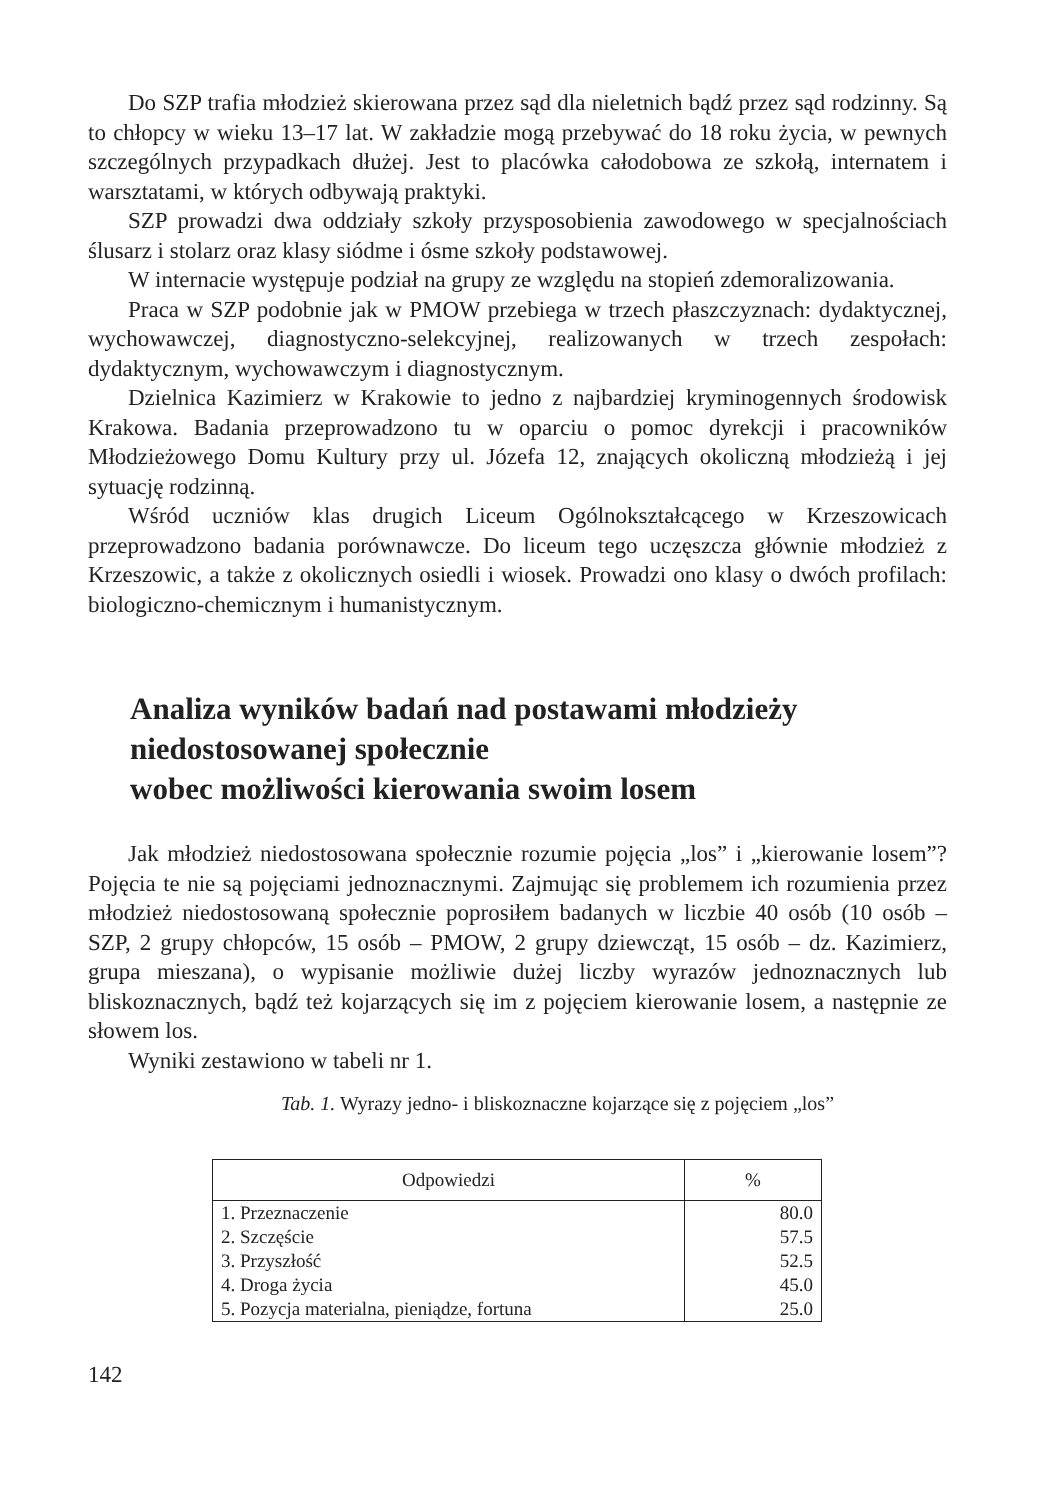Do SZP trafia młodzież skierowana przez sąd dla nieletnich bądź przez sąd rodzinny. Są to chłopcy w wieku 13–17 lat. W zakładzie mogą przebywać do 18 roku życia, w pewnych szczególnych przypadkach dłużej. Jest to placówka całodobowa ze szkołą, internatem i warsztatami, w których odbywają praktyki.
SZP prowadzi dwa oddziały szkoły przysposobienia zawodowego w specjalnościach ślusarz i stolarz oraz klasy siódme i ósme szkoły podstawowej.
W internacie występuje podział na grupy ze względu na stopień zdemoralizowania.
Praca w SZP podobnie jak w PMOW przebiega w trzech płaszczyznach: dydaktycznej, wychowawczej, diagnostyczno-selekcyjnej, realizowanych w trzech zespołach: dydaktycznym, wychowawczym i diagnostycznym.
Dzielnica Kazimierz w Krakowie to jedno z najbardziej kryminogennych środowisk Krakowa. Badania przeprowadzono tu w oparciu o pomoc dyrekcji i pracowników Młodzieżowego Domu Kultury przy ul. Józefa 12, znających okoliczną młodzieżą i jej sytuację rodzinną.
Wśród uczniów klas drugich Liceum Ogólnokształcącego w Krzeszowicach przeprowadzono badania porównawcze. Do liceum tego uczęszcza głównie młodzież z Krzeszowic, a także z okolicznych osiedli i wiosek. Prowadzi ono klasy o dwóch profilach: biologiczno-chemicznym i humanistycznym.
Analiza wyników badań nad postawami młodzieży
niedostosowanej społecznie
wobec możliwości kierowania swoim losem
Jak młodzież niedostosowana społecznie rozumie pojęcia „los” i „kierowanie losem”? Pojęcia te nie są pojęciami jednoznacznymi. Zajmując się problemem ich rozumienia przez młodzież niedostosowaną społecznie poprosiłem badanych w liczbie 40 osób (10 osób – SZP, 2 grupy chłopców, 15 osób – PMOW, 2 grupy dziewcząt, 15 osób – dz. Kazimierz, grupa mieszana), o wypisanie możliwie dużej liczby wyrazów jednoznacznych lub bliskoznacznych, bądź też kojarzących się im z pojęciem kierowanie losem, a następnie ze słowem los.
Wyniki zestawiono w tabeli nr 1.
Tab. 1. Wyrazy jedno- i bliskoznaczne kojarzące się z pojęciem „los”
| Odpowiedzi | % |
| --- | --- |
| 1. Przeznaczenie | 80.0 |
| 2. Szczęście | 57.5 |
| 3. Przyszłość | 52.5 |
| 4. Droga życia | 45.0 |
| 5. Pozycja materialna, pieniądze, fortuna | 25.0 |
142